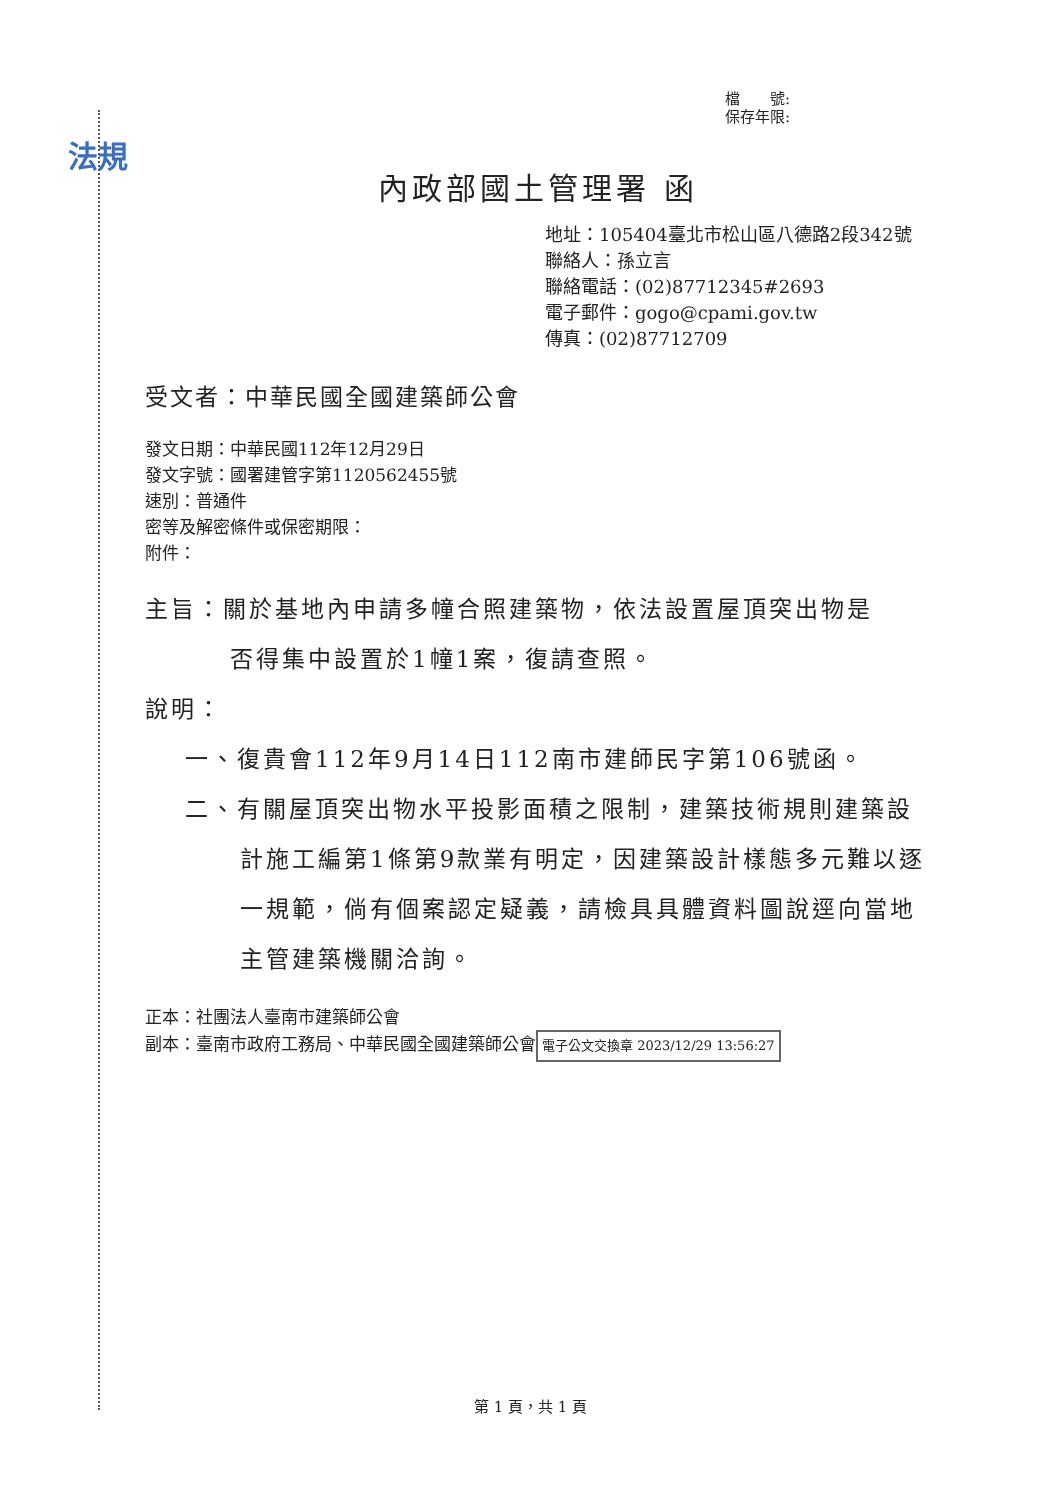法規
檔　　號:
保存年限:
內政部國土管理署 函
地址：105404臺北市松山區八德路2段342號
聯絡人：孫立言
聯絡電話：(02)87712345#2693
電子郵件：gogo@cpami.gov.tw
傳真：(02)87712709
受文者：中華民國全國建築師公會
發文日期：中華民國112年12月29日
發文字號：國署建管字第1120562455號
速別：普通件
密等及解密條件或保密期限：
附件：
主旨：關於基地內申請多幢合照建築物，依法設置屋頂突出物是
否得集中設置於1幢1案，復請查照。
說明：
一、復貴會112年9月14日112南市建師民字第106號函。
二、有關屋頂突出物水平投影面積之限制，建築技術規則建築設計施工編第1條第9款業有明定，因建築設計樣態多元難以逐一規範，倘有個案認定疑義，請檢具具體資料圖說逕向當地主管建築機關洽詢。
正本：社團法人臺南市建築師公會
副本：臺南市政府工務局、中華民國全國建築師公會 電子公文交換章 2023/12/29 13:56:27
第 1 頁，共 1 頁